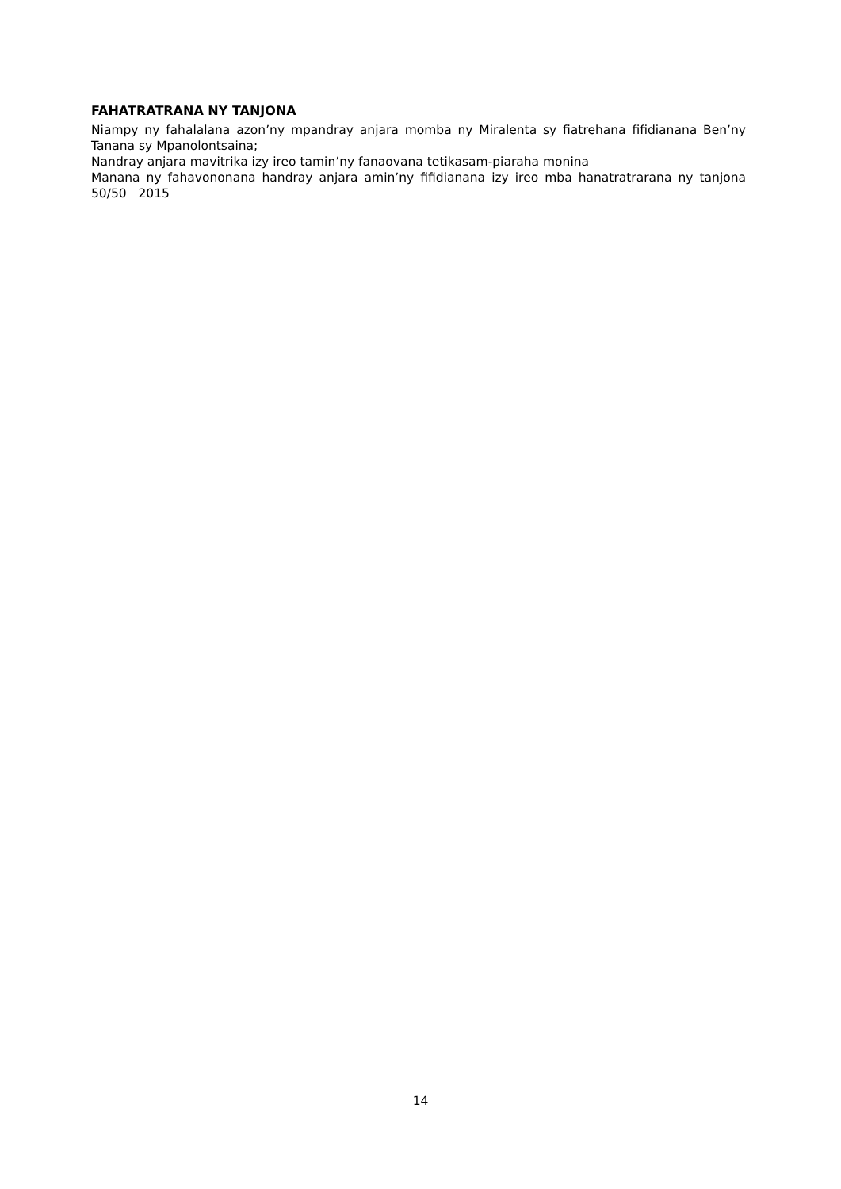FAHATRATRANA NY TANJONA
Niampy ny fahalalana azon’ny mpandray anjara momba ny Miralenta sy fiatrehana fifidianana Ben’ny Tanana sy Mpanolontsaina;
Nandray anjara mavitrika izy ireo tamin’ny fanaovana tetikasam-piaraha monina
Manana ny fahavononana handray anjara amin’ny fifidianana izy ireo mba hanatratrarana ny tanjona 50/50 2015
14